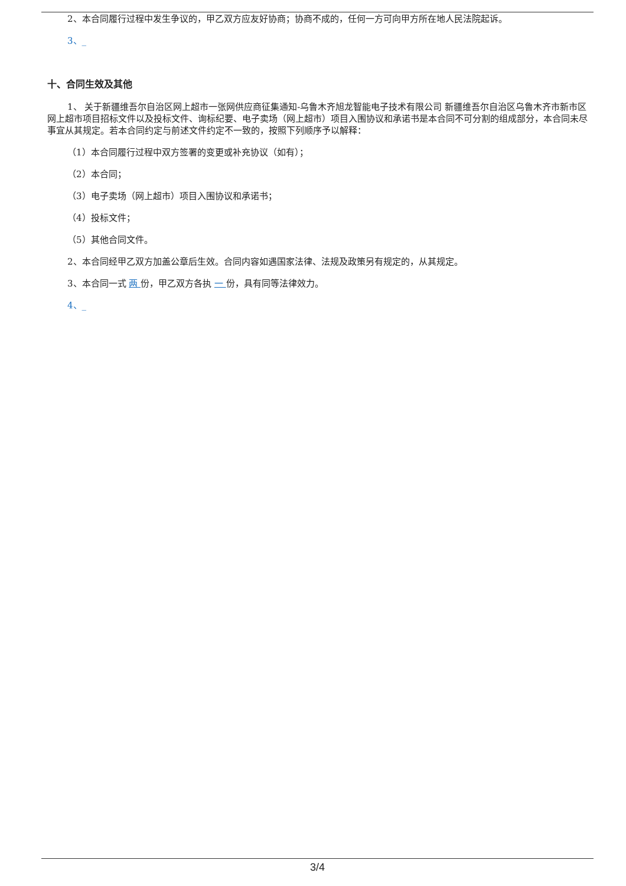2、本合同履行过程中发生争议的，甲乙双方应友好协商；协商不成的，任何一方可向甲方所在地人民法院起诉。
3、_
十、合同生效及其他
1、 关于新疆维吾尔自治区网上超市一张网供应商征集通知-乌鲁木齐旭龙智能电子技术有限公司 新疆维吾尔自治区乌鲁木齐市新市区 网上超市项目招标文件以及投标文件、询标纪要、电子卖场（网上超市）项目入围协议和承诺书是本合同不可分割的组成部分，本合同未尽事宜从其规定。若本合同约定与前述文件约定不一致的，按照下列顺序予以解释：
（1）本合同履行过程中双方签署的变更或补充协议（如有）；
（2）本合同；
（3）电子卖场（网上超市）项目入围协议和承诺书；
（4）投标文件；
（5）其他合同文件。
2、本合同经甲乙双方加盖公章后生效。合同内容如遇国家法律、法规及政策另有规定的，从其规定。
3、本合同一式 两 份，甲乙双方各执 一 份，具有同等法律效力。
4、_
3/4